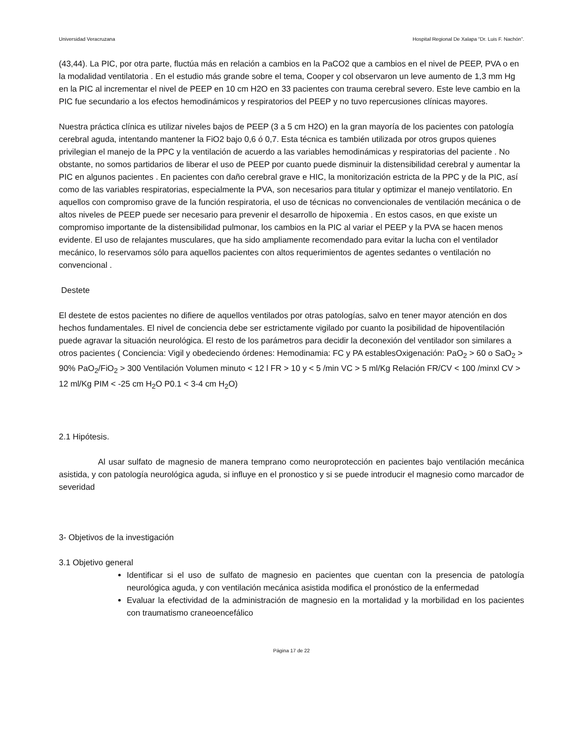Universidad Veracruzana Hospital Regional De Xalapa “Dr. Luis F. Nachón”.
(43,44). La PIC, por otra parte, fluctúa más en relación a cambios en la PaCO2 que a cambios en el nivel de PEEP, PVA o en la modalidad ventilatoria . En el estudio más grande sobre el tema, Cooper y col observaron un leve aumento de 1,3 mm Hg en la PIC al incrementar el nivel de PEEP en 10 cm H2O en 33 pacientes con trauma cerebral severo. Este leve cambio en la PIC fue secundario a los efectos hemodinámicos y respiratorios del PEEP y no tuvo repercusiones clínicas mayores.
Nuestra práctica clínica es utilizar niveles bajos de PEEP (3 a 5 cm H2O) en la gran mayoría de los pacientes con patología cerebral aguda, intentando mantener la FiO2 bajo 0,6 ó 0,7. Esta técnica es también utilizada por otros grupos quienes privilegian el manejo de la PPC y la ventilación de acuerdo a las variables hemodinámicas y respiratorias del paciente . No obstante, no somos partidarios de liberar el uso de PEEP por cuanto puede disminuir la distensibilidad cerebral y aumentar la PIC en algunos pacientes . En pacientes con daño cerebral grave e HIC, la monitorización estricta de la PPC y de la PIC, así como de las variables respiratorias, especialmente la PVA, son necesarios para titular y optimizar el manejo ventilatorio. En aquellos con compromiso grave de la función respiratoria, el uso de técnicas no convencionales de ventilación mecánica o de altos niveles de PEEP puede ser necesario para prevenir el desarrollo de hipoxemia . En estos casos, en que existe un compromiso importante de la distensibilidad pulmonar, los cambios en la PIC al variar el PEEP y la PVA se hacen menos evidente. El uso de relajantes musculares, que ha sido ampliamente recomendado para evitar la lucha con el ventilador mecánico, lo reservamos sólo para aquellos pacientes con altos requerimientos de agentes sedantes o ventilación no convencional .
Destete
El destete de estos pacientes no difiere de aquellos ventilados por otras patologías, salvo en tener mayor atención en dos hechos fundamentales. El nivel de conciencia debe ser estrictamente vigilado por cuanto la posibilidad de hipoventilación puede agravar la situación neurológica. El resto de los parámetros para decidir la deconexión del ventilador son similares a otros pacientes ( Conciencia: Vigil y obedeciendo órdenes: Hemodinamia: FC y PA establesOxigenación: PaO<sub>2</sub> > 60 o SaO<sub>2</sub> > 90% PaO<sub>2</sub>/FiO<sub>2</sub> > 300 Ventilación Volumen minuto < 12 l FR > 10 y < 5 /min VC > 5 ml/Kg Relación FR/CV < 100 /minxl CV > 12 ml/Kg PIM < -25 cm H<sub>2</sub>O P0.1 < 3-4 cm H<sub>2</sub>O)
2.1 Hipótesis.
Al usar sulfato de magnesio de manera temprano como neuroprotección en pacientes bajo ventilación mecánica asistida, y con patología neurológica aguda, si influye en el pronostico y si se puede introducir el magnesio como marcador de severidad
3- Objetivos de la investigación
3.1 Objetivo general
Identificar si el uso de sulfato de magnesio en pacientes que cuentan con la presencia de patología neurológica aguda, y con ventilación mecánica asistida modifica el pronóstico de la enfermedad
Evaluar la efectividad de la administración de magnesio en la mortalidad y la morbilidad en los pacientes con traumatismo craneoencefálico
Página 17 de 22